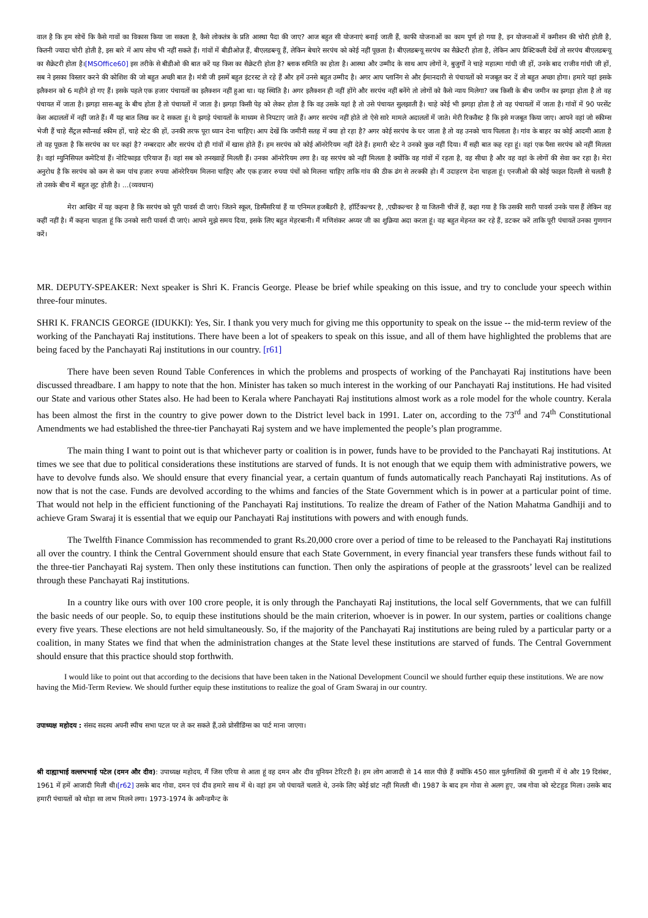वाल है कि हम सोचें कि कैसे गावों का विकास किया जा सकता है, कैसे लोकतंत्र के प्रति आस्था पैदा की जाए? आज बहुत सी योजनाएं बनाई जाती हैं, काफी योजनाओं का काम पूर्ण हो गया है, इन योजनाओं में कमीशन की चोरी होती है, कितनी ज्यादा चोरी होती है, इस बारे में आप सोच भी नहीं सकते हैं। गांवों में बीडीओज़ हैं, बीएलडब्ल्यू हैं, लेकिन बेचारे सरपंच को कोई नहीं पूछता है। बीएलडब्ल्यू सरपंच का सैक्रेटरी होता है, लेकिन आप प्रैक्टिकली देखें तो सरपंच बीएलडब्ल्यू का सैक्रेटरी होता है।[MSOffice60] इस तरीके से बीडीओ की बात करें यह किस का सैक्रेटरी होता है? ब्लाक समिति का होता है। आस्था और उम्मीद के साथ आप लोगों ने, बुजुर्गों ने चाहे महात्मा गांधी जी हों, उनके बाद राजीव गांधी जी हों, सब ने इसका विस्तार करने की कोशिश की जो बहुत अच्छी बात है। मंत्री जी इसमें बहुत इंटरस्ट ले रहे हैं और हमें उनसे बहुत उम्मीद है। अगर आप प्लानिंग से और ईमानदारी से पंचायतों को मजबूत कर दें तो बहुत अच्छा होगा। हमारे यहां इसके इलैक्शन को 6 महीने हो गए हैं। इसके पहले एक हजार पंचायतों का इलैक्शन नहीं हुआ था। यह स्थिति है। अगर इलैक्शन ही नहीं होंगे और सरपंच नहीं बनेंगे तो लोगों को कैसे न्याय मिलेगा? जब किसी के बीच जमीन का झगड़ा होता है तो वह पंचायत में जाता है। झगड़ा सास-बहू के बीच होता है तो पंचायतों में जाता है। झगड़ा किसी पेड़ को लेकर होता है कि वह उसके यहां है तो उसे पंचायत सुलझाती है। चाहे कोई भी झगड़ा होता है तो वह पंचायतों में जाता है। गांवों में 90 परसेंट केस अदालतों में नहीं जाते हैं। मैं यह बात लिख कर दे सकता हूं। ये झगड़े पंचायतों के माध्यम से निपटाए जाते हैं। अगर सरपंच नहीं होते तो ऐसे सारे मामले अदालतों में जाते। मेरी रिकवैस्ट है कि इसे मजबूत किया जाए। आपने वहां जो स्कीम्स भेजी हैं चाहे सैंट्रल स्पौन्सर्ड स्कीम हों, चाहे स्टेट की हों, उनकी तरफ पूरा ध्यान देना चाहिए। आप देखें कि जमीनी सतह में क्या हो रहा है? अगर कोई सरपंच के घर जाता है तो वह उनको चाय पिलाता है। गांव के बाहर का कोई आदमी आता है तो वह पूछता है कि सरपंच का घर कहां है? नम्बरदार और सरपंच दो ही गांवों में खास होते हैं। हम सरपंच को कोई ऑनरेरियम नहीं देते हैं। हमारी स्टेट ने उनको कुछ नहीं दिया। मैं सही बात कह रहा हूं। वहां एक पैसा सरपंच को नहीं मिलता है। वहां म्युनिसिपल कमेटियां हैं। नोटिफाइड एरियाज हैं। वहां सब को तनख्वाहें मिलती हैं। उनका ऑनरेरियम लगा है। वह सरपंच को नहीं मिलता है क्योंकि वह गांवों में रहता है, वह सीधा है और वह वहां के लोगों की सेवा कर रहा है। मेरा अनुरोध है कि सरपंच को कम से कम पांच हजार रुपया ऑनरेरियम मिलना चाहिए और एक हजार रुपया पंचों को मिलना चाहिए ताकि गांव की ठीक ढंग से तरक्की हो। मैं उदाहरण देना चाहता हूं। एनजीओ की कोई फाइल दिल्ली से चलती है तो उसके बीच में बहुत लूट होती है। ...(व्यवधान)
मेरा आखिर में यह कहना है कि सरपंच को पूरी पावर्स दी जाएं। जितने स्कूल, डिस्पैंसरियां हैं या एनिमल हजबैंडरी है, हॉर्टिकल्चर है, ,एग्रीकल्चर है या जितनी चीजें हैं, कहा गया है कि उसकी सारी पावर्स उनके पास हैं लेकिन वह कहीं नहीं है। मैं कहना चाहता हूं कि उनको सारी पावर्स दी जाएं। आपने मुझे समय दिया, इसके लिए बहुत मेहरबानी। मैं मणिशंकर अय्यर जी का शुक्रिया अदा करता हूं। वह बहुत मेहनत कर रहे हैं, डटकर करें ताकि पूरी पंचायतें उनका गुणगान करें।
MR. DEPUTY-SPEAKER: Next speaker is Shri K. Francis George. Please be brief while speaking on this issue, and try to conclude your speech within three-four minutes.
SHRI K. FRANCIS GEORGE (IDUKKI): Yes, Sir. I thank you very much for giving me this opportunity to speak on the issue -- the mid-term review of the working of the Panchayati Raj institutions. There have been a lot of speakers to speak on this issue, and all of them have highlighted the problems that are being faced by the Panchayati Raj institutions in our country. [r61]
There have been seven Round Table Conferences in which the problems and prospects of working of the Panchayati Raj institutions have been discussed threadbare. I am happy to note that the hon. Minister has taken so much interest in the working of our Panchayati Raj institutions. He had visited our State and various other States also. He had been to Kerala where Panchayati Raj institutions almost work as a role model for the whole country. Kerala has been almost the first in the country to give power down to the District level back in 1991. Later on, according to the 73<sup>rd</sup> and 74<sup>th</sup> Constitutional Amendments we had established the three-tier Panchayati Raj system and we have implemented the people’s plan programme.
The main thing I want to point out is that whichever party or coalition is in power, funds have to be provided to the Panchayati Raj institutions. At times we see that due to political considerations these institutions are starved of funds. It is not enough that we equip them with administrative powers, we have to devolve funds also. We should ensure that every financial year, a certain quantum of funds automatically reach Panchayati Raj institutions. As of now that is not the case. Funds are devolved according to the whims and fancies of the State Government which is in power at a particular point of time. That would not help in the efficient functioning of the Panchayati Raj institutions. To realize the dream of Father of the Nation Mahatma Gandhiji and to achieve Gram Swaraj it is essential that we equip our Panchayati Raj institutions with powers and with enough funds.
The Twelfth Finance Commission has recommended to grant Rs.20,000 crore over a period of time to be released to the Panchayati Raj institutions all over the country. I think the Central Government should ensure that each State Government, in every financial year transfers these funds without fail to the three-tier Panchayati Raj system. Then only these institutions can function. Then only the aspirations of people at the grassroots’ level can be realized through these Panchayati Raj institutions.
In a country like ours with over 100 crore people, it is only through the Panchayati Raj institutions, the local self Governments, that we can fulfill the basic needs of our people. So, to equip these institutions should be the main criterion, whoever is in power. In our system, parties or coalitions change every five years. These elections are not held simultaneously. So, if the majority of the Panchayati Raj institutions are being ruled by a particular party or a coalition, in many States we find that when the administration changes at the State level these institutions are starved of funds. The Central Government should ensure that this practice should stop forthwith.
I would like to point out that according to the decisions that have been taken in the National Development Council we should further equip these institutions. We are now having the Mid-Term Review. We should further equip these institutions to realize the goal of Gram Swaraj in our country.
उपाध्यक्ष महोदय : संसद सदस्य अपनी स्पीच सभा पटल पर ले कर सकते हैं,उसे प्रोसीडिंग्स का पार्ट माना जाएगा।
श्री दाह्याभाई वल्लभभाई पटेल (दमन और दीव): उपाध्यक्ष महोदय, मैं जिस एरिया से आता हूं वह दमन और दीव यूनियन टेरिटरी है। हम लोग आजादी से 14 साल पीछे हैं क्योंकि 450 साल पुर्तगालियों की गुलामी में थे और 19 दिसंबर, 1961 में हमें आजादी मिली थी।[r62] उसके बाद गोवा, दमन एवं दीव हमारे साथ में थे। वहां हम जो पंचायतें चलाते थे, उनके लिए कोई ग्रांट नहीं मिलती थी। 1987 के बाद हम गोवा से अलग हुए, जब गोवा को स्टेटहुड मिला। उसके बाद हमारी पंचायतों को थोड़ा सा लाभ मिलने लगा। 1973-1974 के अमैन्डमैन्ट के